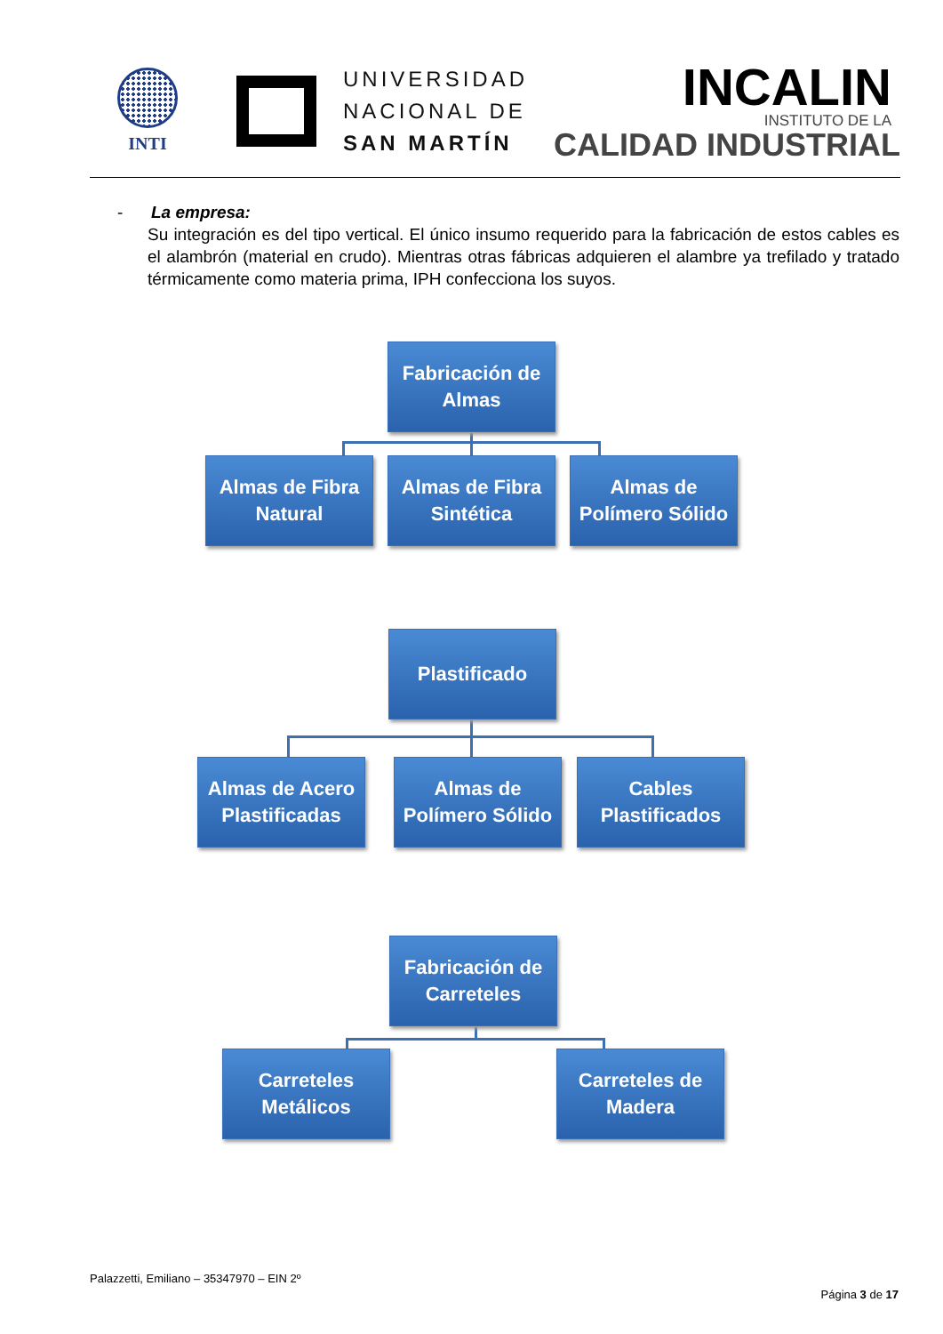INTI
UNIVERSIDAD
NACIONAL DE
SAN MARTÍN
INCALIN
INSTITUTO DE LA
CALIDAD INDUSTRIAL
- La empresa:
Su integración es del tipo vertical. El único insumo requerido para la fabricación de estos cables es el alambrón (material en crudo). Mientras otras fábricas adquieren el alambre ya trefilado y tratado térmicamente como materia prima, IPH confecciona los suyos.
Fabricación de
Almas
Almas de Fibra
Natural
Almas de Fibra
Sintética
Almas de
Polímero Sólido
Plastificado
Almas de Acero
Plastificadas
Almas de
Polímero Sólido
Cables
Plastificados
Fabricación de
Carreteles
Carreteles
Metálicos
Carreteles de
Madera
Palazzetti, Emiliano – 35347970 – EIN 2º
Página 3 de 17